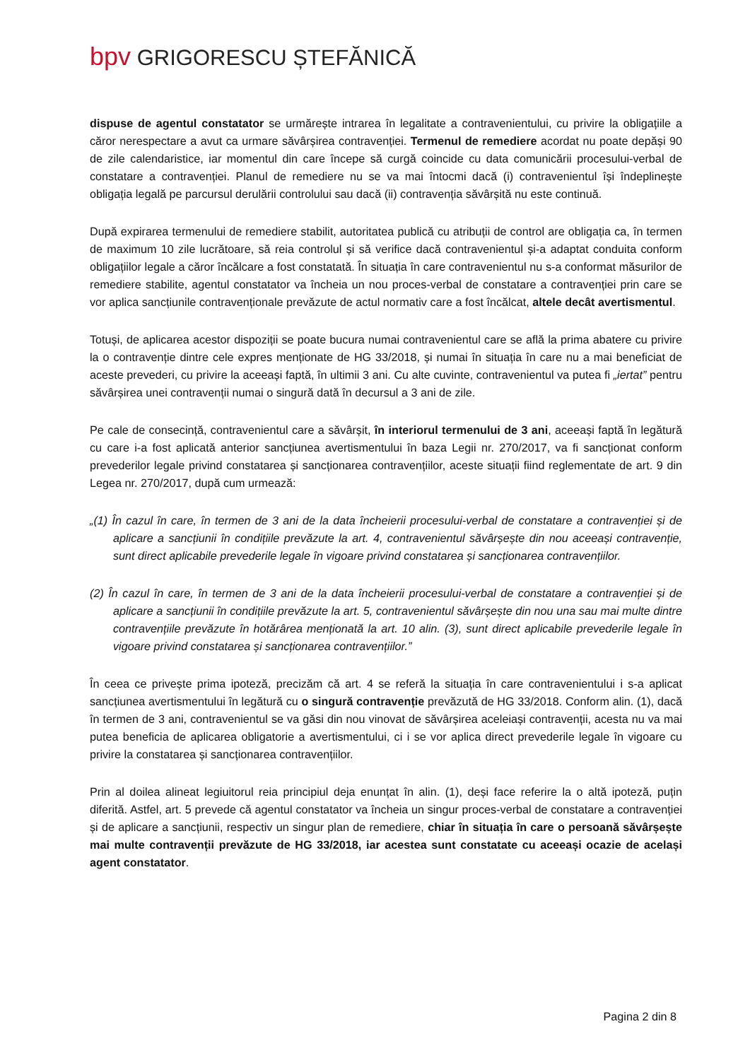bpv GRIGORESCU ȘTEFĂNICĂ
dispuse de agentul constatator se urmărește intrarea în legalitate a contravenientului, cu privire la obligațiile a căror nerespectare a avut ca urmare săvârșirea contravenției. Termenul de remediere acordat nu poate depăși 90 de zile calendaristice, iar momentul din care începe să curgă coincide cu data comunicării procesului-verbal de constatare a contravenției. Planul de remediere nu se va mai întocmi dacă (i) contravenientul își îndeplinește obligația legală pe parcursul derulării controlului sau dacă (ii) contravenția săvârșită nu este continuă.
După expirarea termenului de remediere stabilit, autoritatea publică cu atribuții de control are obligația ca, în termen de maximum 10 zile lucrătoare, să reia controlul și să verifice dacă contravenientul și-a adaptat conduita conform obligațiilor legale a căror încălcare a fost constatată. În situația în care contravenientul nu s-a conformat măsurilor de remediere stabilite, agentul constatator va încheia un nou proces-verbal de constatare a contravenției prin care se vor aplica sancțiunile contravenționale prevăzute de actul normativ care a fost încălcat, altele decât avertismentul.
Totuși, de aplicarea acestor dispoziții se poate bucura numai contravenientul care se află la prima abatere cu privire la o contravenție dintre cele expres menționate de HG 33/2018, și numai în situația în care nu a mai beneficiat de aceste prevederi, cu privire la aceeași faptă, în ultimii 3 ani. Cu alte cuvinte, contravenientul va putea fi „iertat” pentru săvârșirea unei contravenții numai o singură dată în decursul a 3 ani de zile.
Pe cale de consecință, contravenientul care a săvârșit, în interiorul termenului de 3 ani, aceeași faptă în legătură cu care i-a fost aplicată anterior sancțiunea avertismentului în baza Legii nr. 270/2017, va fi sancționat conform prevederilor legale privind constatarea și sancționarea contravențiilor, aceste situații fiind reglementate de art. 9 din Legea nr. 270/2017, după cum urmează:
„(1) În cazul în care, în termen de 3 ani de la data încheierii procesului-verbal de constatare a contravenției și de aplicare a sancțiunii în condițiile prevăzute la art. 4, contravenientul săvârșește din nou aceeași contravenție, sunt direct aplicabile prevederile legale în vigoare privind constatarea și sancționarea contravențiilor.
(2) În cazul în care, în termen de 3 ani de la data încheierii procesului-verbal de constatare a contravenției și de aplicare a sancțiunii în condițiile prevăzute la art. 5, contravenientul săvârșește din nou una sau mai multe dintre contravențiile prevăzute în hotărârea menționată la art. 10 alin. (3), sunt direct aplicabile prevederile legale în vigoare privind constatarea și sancționarea contravențiilor.”
În ceea ce privește prima ipoteză, precizăm că art. 4 se referă la situația în care contravenientului i s-a aplicat sancțiunea avertismentului în legătură cu o singură contravenție prevăzută de HG 33/2018. Conform alin. (1), dacă în termen de 3 ani, contravenientul se va găsi din nou vinovat de săvârșirea aceleiași contravenții, acesta nu va mai putea beneficia de aplicarea obligatorie a avertismentului, ci i se vor aplica direct prevederile legale în vigoare cu privire la constatarea și sancționarea contravențiilor.
Prin al doilea alineat legiuitorul reia principiul deja enunțat în alin. (1), deși face referire la o altă ipoteză, puțin diferită. Astfel, art. 5 prevede că agentul constatator va încheia un singur proces-verbal de constatare a contravenției și de aplicare a sancțiunii, respectiv un singur plan de remediere, chiar în situația în care o persoană săvârșește mai multe contravenții prevăzute de HG 33/2018, iar acestea sunt constatate cu aceeași ocazie de același agent constatator.
Pagina 2 din 8